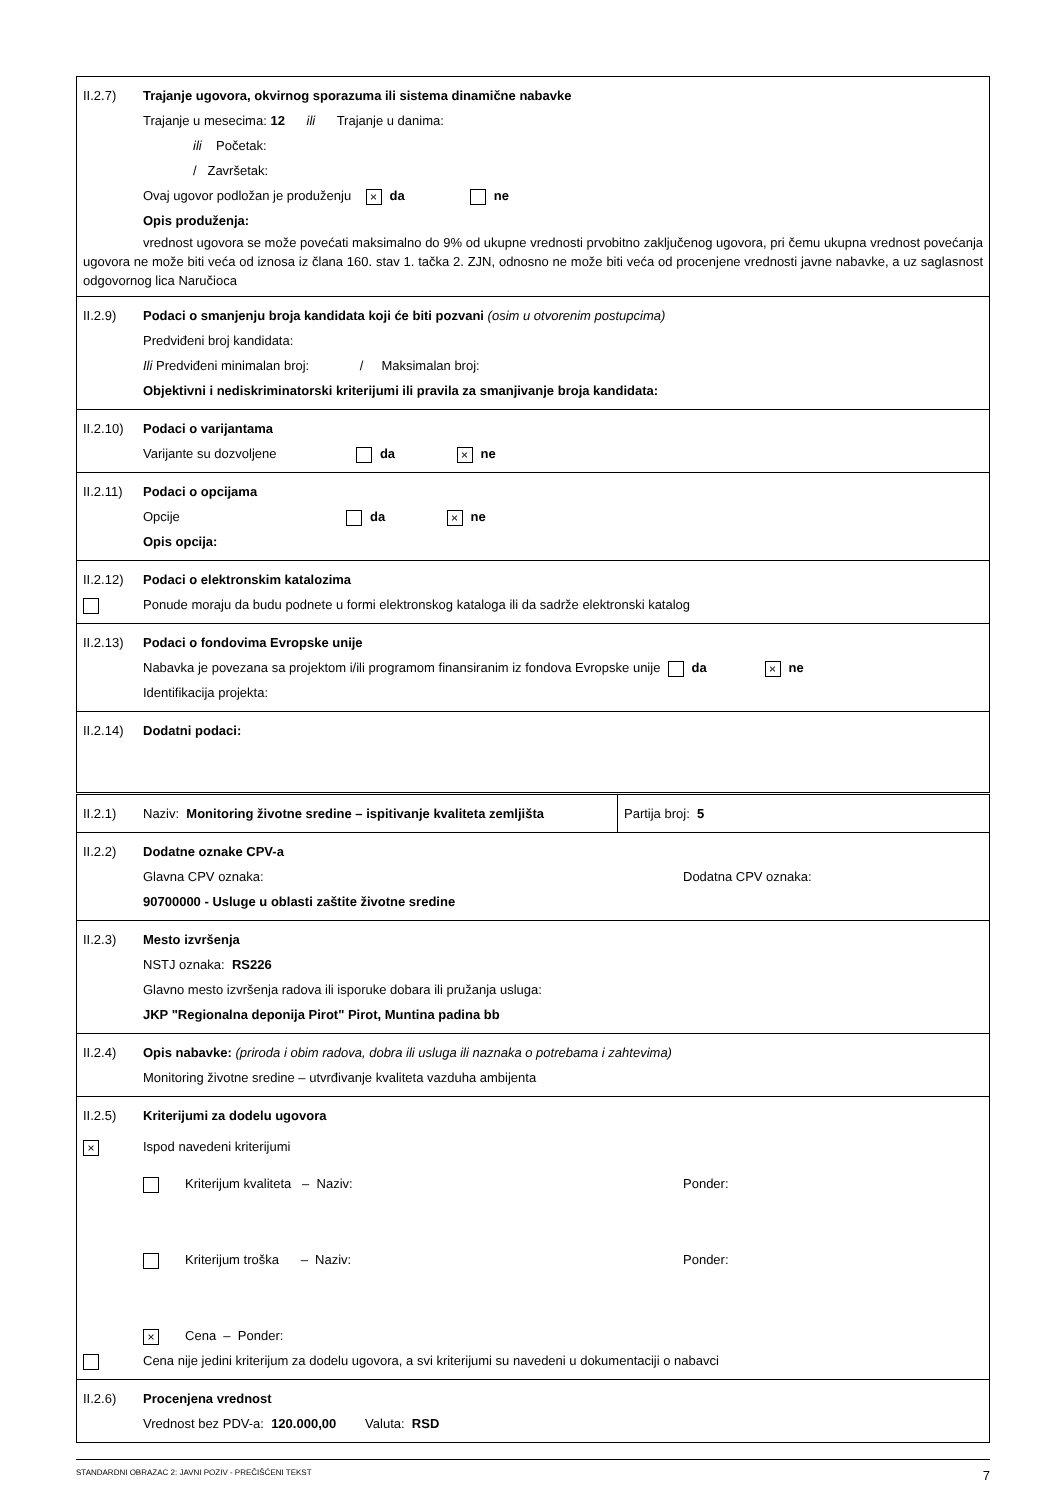II.2.7) Trajanje ugovora, okvirnog sporazuma ili sistema dinamične nabavke
Trajanje u mesecima: 12 ili Trajanje u danima:
ili Početak:
/ Završetak:
Ovaj ugovor podložan je produženju × da ne
Opis produženja:
vrednost ugovora se može povećati maksimalno do 9% od ukupne vrednosti prvobitno zaključenog ugovora, pri čemu ukupna vrednost povećanja ugovora ne može biti veća od iznosa iz člana 160. stav 1. tačka 2. ZJN, odnosno ne može biti veća od procenjene vrednosti javne nabavke, a uz saglasnost odgovornog lica Naručioca
II.2.9) Podaci o smanjenju broja kandidata koji će biti pozvani (osim u otvorenim postupcima)
Predviđeni broj kandidata:
Ili Predviđeni minimalan broj: / Maksimalan broj:
Objektivni i nediskriminatorski kriterijumi ili pravila za smanjivanje broja kandidata:
II.2.10) Podaci o varijantama
Varijante su dozvoljene da × ne
II.2.11) Podaci o opcijama
Opcije da × ne
Opis opcija:
II.2.12) Podaci o elektronskim katalozima
Ponude moraju da budu podnete u formi elektronskog kataloga ili da sadrže elektronski katalog
II.2.13) Podaci o fondovima Evropske unije
Nabavka je povezana sa projektom i/ili programom finansiranim iz fondova Evropske unije da × ne
Identifikacija projekta:
II.2.14) Dodatni podaci:
II.2.1) Naziv: Monitoring životne sredine – ispitivanje kvaliteta zemljišta
Partija broj: 5
II.2.2) Dodatne oznake CPV-a
Glavna CPV oznaka: Dodatna CPV oznaka:
90700000 - Usluge u oblasti zaštite životne sredine
II.2.3) Mesto izvršenja
NSTJ oznaka: RS226
Glavno mesto izvršenja radova ili isporuke dobara ili pružanja usluga:
JKP "Regionalna deponija Pirot" Pirot, Muntina padina bb
II.2.4) Opis nabavke: (priroda i obim radova, dobra ili usluga ili naznaka o potrebama i zahtevima)
Monitoring životne sredine – utvrđivanje kvaliteta vazduha ambijenta
II.2.5) Kriterijumi za dodelu ugovora
× Ispod navedeni kriterijumi
Kriterijum kvaliteta – Naziv: Ponder:
Kriterijum troška – Naziv: Ponder:
× Cena – Ponder:
Cena nije jedini kriterijum za dodelu ugovora, a svi kriterijumi su navedeni u dokumentaciji o nabavci
II.2.6) Procenjena vrednost
Vrednost bez PDV-a: 120.000,00 Valuta: RSD
STANDARDNI OBRAZAC 2: JAVNI POZIV - PREČIŠĆENI TEKST 7